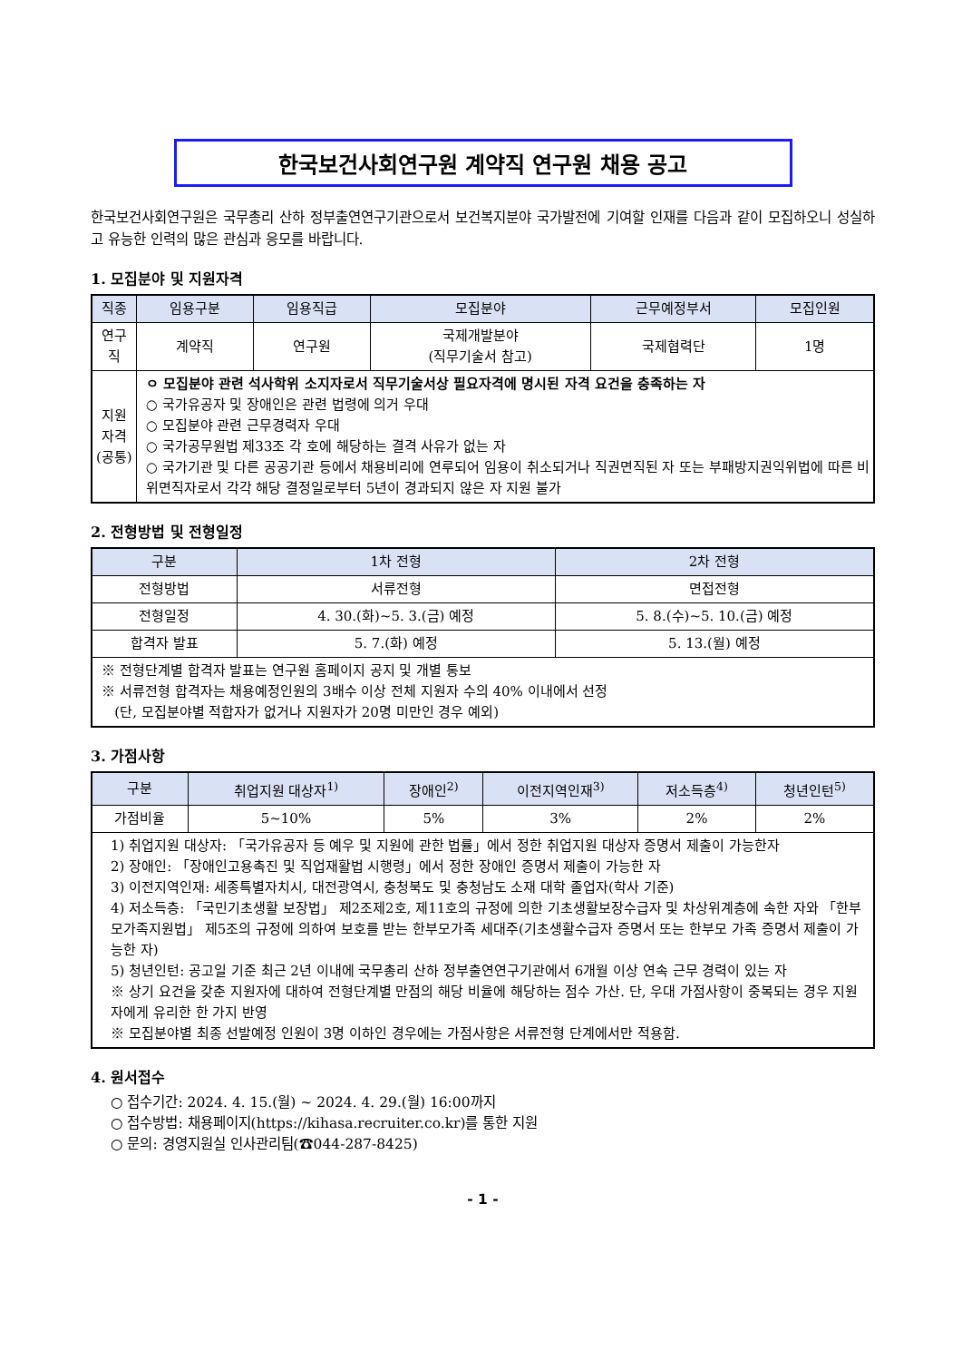한국보건사회연구원 계약직 연구원 채용 공고
한국보건사회연구원은 국무총리 산하 정부출연연구기관으로서 보건복지분야 국가발전에 기여할 인재를 다음과 같이 모집하오니 성실하고 유능한 인력의 많은 관심과 응모를 바랍니다.
1. 모집분야 및 지원자격
| 직종 | 임용구분 | 임용직급 | 모집분야 | 근무예정부서 | 모집인원 |
| --- | --- | --- | --- | --- | --- |
| 연구직 | 계약직 | 연구원 | 국제개발분야 (직무기술서 참고) | 국제협력단 | 1명 |
| 지원자격 (공통) | ㅇ 모집분야 관련 석사학위 소지자로서 직무기술서상 필요자격에 명시된 자격 요건을 충족하는 자 ○ 국가유공자 및 장애인은 관련 법령에 의거 우대 ○ 모집분야 관련 근무경력자 우대 ○ 국가공무원법 제33조 각 호에 해당하는 결격 사유가 없는 자 ○ 국가기관 및 다른 공공기관 등에서 채용비리에 연루되어 임용이 취소되거나 직권면직된 자 또는 부패방지권익위법에 따른 비위면직자로서 각각 해당 결정일로부터 5년이 경과되지 않은 자 지원 불가 | | | | |
2. 전형방법 및 전형일정
| 구분 | 1차 전형 | 2차 전형 |
| --- | --- | --- |
| 전형방법 | 서류전형 | 면접전형 |
| 전형일정 | 4. 30.(화)~5. 3.(금) 예정 | 5. 8.(수)~5. 10.(금) 예정 |
| 합격자 발표 | 5. 7.(화) 예정 | 5. 13.(월) 예정 |
| ※ 전형단계별 합격자 발표는 연구원 홈페이지 공지 및 개별 통보 ※ 서류전형 합격자는 채용예정인원의 3배수 이상 전체 지원자 수의 40% 이내에서 선정 (단, 모집분야별 적합자가 없거나 지원자가 20명 미만인 경우 예외) | | |
3. 가점사항
| 구분 | 취업지원 대상자<sup>1)</sup> | 장애인<sup>2)</sup> | 이전지역인재<sup>3)</sup> | 저소득층<sup>4)</sup> | 청년인턴<sup>5)</sup> |
| --- | --- | --- | --- | --- | --- |
| 가점비율 | 5~10% | 5% | 3% | 2% | 2% |
| 1) 취업지원 대상자: 「국가유공자 등 예우 및 지원에 관한 법률」에서 정한 취업지원 대상자 증명서 제출이 가능한자 2) 장애인: 「장애인고용촉진 및 직업재활법 시행령」에서 정한 장애인 증명서 제출이 가능한 자 3) 이전지역인재: 세종특별자치시, 대전광역시, 충청북도 및 충청남도 소재 대학 졸업자(학사 기준) 4) 저소득층: 「국민기초생활 보장법」 제2조제2호, 제11호의 규정에 의한 기초생활보장수급자 및 차상위계층에 속한 자와 「한부모가족지원법」 제5조의 규정에 의하여 보호를 받는 한부모가족 세대주(기초생활수급자 증명서 또는 한부모 가족 증명서 제출이 가능한 자) 5) 청년인턴: 공고일 기준 최근 2년 이내에 국무총리 산하 정부출연연구기관에서 6개월 이상 연속 근무 경력이 있는 자 ※ 상기 요건을 갖춘 지원자에 대하여 전형단계별 만점의 해당 비율에 해당하는 점수 가산. 단, 우대 가점사항이 중복되는 경우 지원자에게 유리한 한 가지 반영 ※ 모집분야별 최종 선발예정 인원이 3명 이하인 경우에는 가점사항은 서류전형 단계에서만 적용함. | | | | | |
4. 원서접수
○ 접수기간: 2024. 4. 15.(월) ~ 2024. 4. 29.(월) 16:00까지
○ 접수방법: 채용페이지(https://kihasa.recruiter.co.kr)를 통한 지원
○ 문의: 경영지원실 인사관리팀(☎044-287-8425)
- 1 -